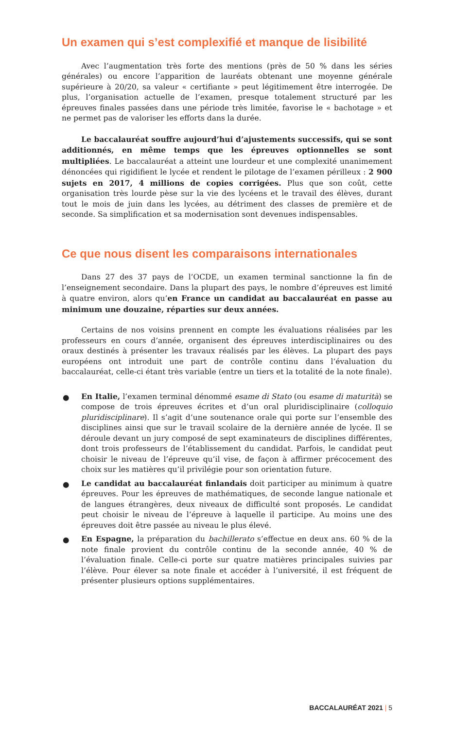Un examen qui s’est complexifié et manque de lisibilité
Avec l’augmentation très forte des mentions (près de 50 % dans les séries générales) ou encore l’apparition de lauréats obtenant une moyenne générale supérieure à 20/20, sa valeur « certifiante » peut légitimement être interrogée. De plus, l’organisation actuelle de l’examen, presque totalement structuré par les épreuves finales passées dans une période très limitée, favorise le « bachotage » et ne permet pas de valoriser les efforts dans la durée.
Le baccalauréat souffre aujourd’hui d’ajustements successifs, qui se sont additionnés, en même temps que les épreuves optionnelles se sont multipliées. Le baccalauréat a atteint une lourdeur et une complexité unanimement dénoncées qui rigidifient le lycée et rendent le pilotage de l’examen périlleux : 2 900 sujets en 2017, 4 millions de copies corrigées. Plus que son coût, cette organisation très lourde pèse sur la vie des lycéens et le travail des élèves, durant tout le mois de juin dans les lycées, au détriment des classes de première et de seconde. Sa simplification et sa modernisation sont devenues indispensables.
Ce que nous disent les comparaisons internationales
Dans 27 des 37 pays de l’OCDE, un examen terminal sanctionne la fin de l’enseignement secondaire. Dans la plupart des pays, le nombre d’épreuves est limité à quatre environ, alors qu’en France un candidat au baccalauréat en passe au minimum une douzaine, réparties sur deux années.
Certains de nos voisins prennent en compte les évaluations réalisées par les professeurs en cours d’année, organisent des épreuves interdisciplinaires ou des oraux destinés à présenter les travaux réalisés par les élèves. La plupart des pays européens ont introduit une part de contrôle continu dans l’évaluation du baccalauréat, celle-ci étant très variable (entre un tiers et la totalité de la note finale).
● En Italie, l’examen terminal dénommé esame di Stato (ou esame di maturità) se compose de trois épreuves écrites et d’un oral pluridisciplinaire (colloquio pluridisciplinare). Il s’agit d’une soutenance orale qui porte sur l’ensemble des disciplines ainsi que sur le travail scolaire de la dernière année de lycée. Il se déroule devant un jury composé de sept examinateurs de disciplines différentes, dont trois professeurs de l’établissement du candidat. Parfois, le candidat peut choisir le niveau de l’épreuve qu’il vise, de façon à affirmer précocement des choix sur les matières qu’il privilégie pour son orientation future.
● Le candidat au baccalauréat finlandais doit participer au minimum à quatre épreuves. Pour les épreuves de mathématiques, de seconde langue nationale et de langues étrangères, deux niveaux de difficulté sont proposés. Le candidat peut choisir le niveau de l’épreuve à laquelle il participe. Au moins une des épreuves doit être passée au niveau le plus élevé.
● En Espagne, la préparation du bachillerato s’effectue en deux ans. 60 % de la note finale provient du contrôle continu de la seconde année, 40 % de l’évaluation finale. Celle-ci porte sur quatre matières principales suivies par l’élève. Pour élever sa note finale et accéder à l’université, il est fréquent de présenter plusieurs options supplémentaires.
BACCALAURÉAT 2021 | 5